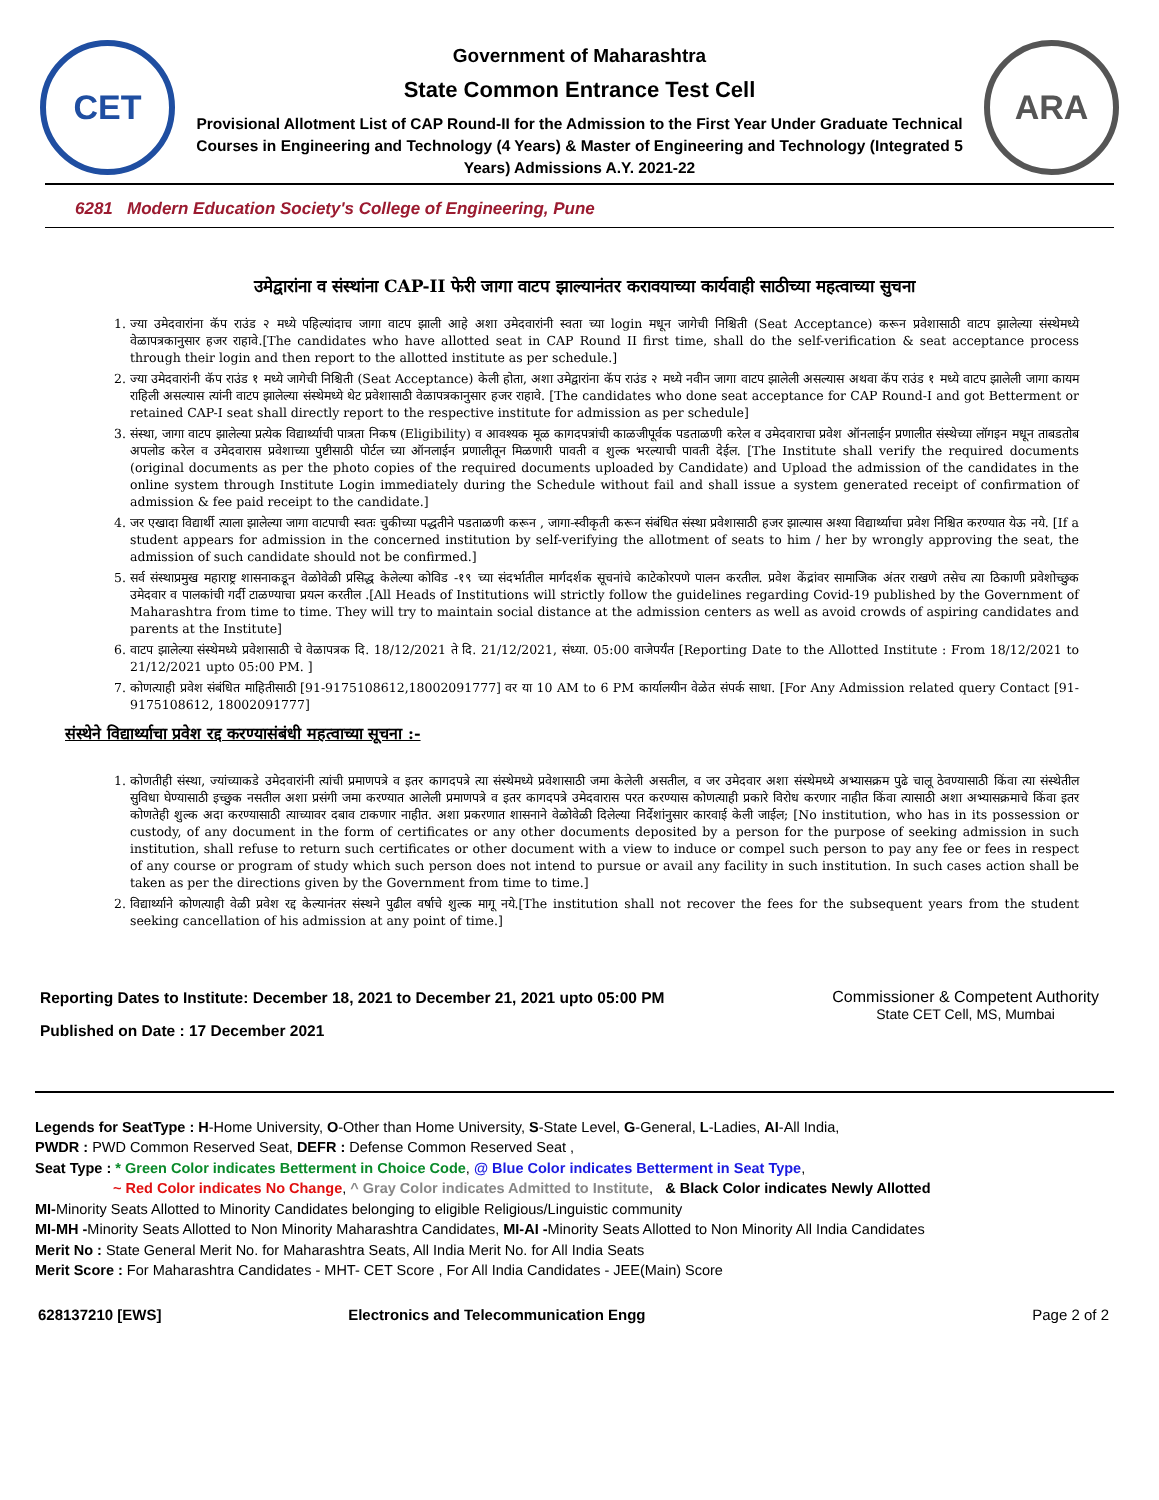CET
Government of Maharashtra
State Common Entrance Test Cell
Provisional Allotment List of CAP Round-II for the Admission to the First Year Under Graduate Technical Courses in Engineering and Technology (4 Years) & Master of Engineering and Technology (Integrated 5 Years) Admissions A.Y. 2021-22
ARA
6281 Modern Education Society's College of Engineering, Pune
उमेद्वारांना व संस्थांना CAP-II फेरी जागा वाटप झाल्यानंतर करावयाच्या कार्यवाही साठीच्या महत्वाच्या सुचना
1. ज्या उमेदवारांना कॅप राउंड २ मध्ये पहिल्यांदाच जागा वाटप झाली आहे अशा उमेदवारांनी स्वता च्या login मधून जागेची निश्चिती (Seat Acceptance) करून प्रवेशासाठी वाटप झालेल्या संस्थेमध्ये वेळापत्रकानुसार हजर राहावे.[The candidates who have allotted seat in CAP Round II first time, shall do the self-verification & seat acceptance process through their login and then report to the allotted institute as per schedule.]
2. ज्या उमेदवारांनी कॅप राउंड १ मध्ये जागेची निश्चिती (Seat Acceptance) केली होता, अशा उमेद्वारांना कॅप राउंड २ मध्ये नवीन जागा वाटप झालेली असल्यास अथवा कॅप राउंड १ मध्ये वाटप झालेली जागा कायम राहिली असल्यास त्यांनी वाटप झालेल्या संस्थेमध्ये थेट प्रवेशासाठी वेळापत्रकानुसार हजर राहावे. [The candidates who done seat acceptance for CAP Round-I and got Betterment or retained CAP-I seat shall directly report to the respective institute for admission as per schedule]
3. संस्था, जागा वाटप झालेल्या प्रत्येक विद्यार्थ्याची पात्रता निकष (Eligibility) व आवश्यक मूळ कागदपत्रांची काळजीपूर्वक पडताळणी करेल व उमेदवाराचा प्रवेश ऑनलाईन प्रणालीत संस्थेच्या लॉगइन मधून ताबडतोब अपलोड करेल व उमेदवारास प्रवेशाच्या पुष्टीसाठी पोर्टल च्या ऑनलाईन प्रणालीतून मिळणारी पावती व शुल्क भरल्याची पावती देईल. [The Institute shall verify the required documents (original documents as per the photo copies of the required documents uploaded by Candidate) and Upload the admission of the candidates in the online system through Institute Login immediately during the Schedule without fail and shall issue a system generated receipt of confirmation of admission & fee paid receipt to the candidate.]
4. जर एखादा विद्यार्थी त्याला झालेल्या जागा वाटपाची स्वतः चुकीच्या पद्धतीने पडताळणी करून , जागा-स्वीकृती करून संबंधित संस्था प्रवेशासाठी हजर झाल्यास अश्या विद्यार्थ्याचा प्रवेश निश्चित करण्यात येऊ नये. [If a student appears for admission in the concerned institution by self-verifying the allotment of seats to him / her by wrongly approving the seat, the admission of such candidate should not be confirmed.]
5. सर्व संस्थाप्रमुख महाराष्ट्र शासनाकडून वेळोवेळी प्रसिद्ध केलेल्या कोविड -१९ च्या संदर्भातील मार्गदर्शक सूचनांचे काटेकोरपणे पालन करतील. प्रवेश केंद्रांवर सामाजिक अंतर राखणे तसेच त्या ठिकाणी प्रवेशोच्छुक उमेदवार व पालकांची गर्दी टाळण्याचा प्रयत्न करतील .[All Heads of Institutions will strictly follow the guidelines regarding Covid-19 published by the Government of Maharashtra from time to time. They will try to maintain social distance at the admission centers as well as avoid crowds of aspiring candidates and parents at the Institute]
6. वाटप झालेल्या संस्थेमध्ये प्रवेशासाठी चे वेळापत्रक दि. 18/12/2021 ते दि. 21/12/2021, संध्या. 05:00 वाजेपर्यंत [Reporting Date to the Allotted Institute : From 18/12/2021 to 21/12/2021 upto 05:00 PM. ]
7. कोणत्याही प्रवेश संबंधित माहितीसाठी [91-9175108612,18002091777] वर या 10 AM to 6 PM कार्यालयीन वेळेत संपर्क साधा. [For Any Admission related query Contact [91-9175108612, 18002091777]
संस्थेने विद्यार्थ्याचा प्रवेश रद्द करण्यासंबंधी महत्वाच्या सूचना :-
1. कोणतीही संस्था, ज्यांच्याकडे उमेदवारांनी त्यांची प्रमाणपत्रे व इतर कागदपत्रे त्या संस्थेमध्ये प्रवेशासाठी जमा केलेली असतील, व जर उमेदवार अशा संस्थेमध्ये अभ्यासक्रम पुढे चालू ठेवण्यासाठी किंवा त्या संस्थेतील सुविधा घेण्यासाठी इच्छुक नसतील अशा प्रसंगी जमा करण्यात आलेली प्रमाणपत्रे व इतर कागदपत्रे उमेदवारास परत करण्यास कोणत्याही प्रकारे विरोध करणार नाहीत किंवा त्यासाठी अशा अभ्यासक्रमाचे किंवा इतर कोणतेही शुल्क अदा करण्यासाठी त्याच्यावर दबाव टाकणार नाहीत. अशा प्रकरणात शासनाने वेळोवेळी दिलेल्या निर्देशांनुसार कारवाई केली जाईल; [No institution, who has in its possession or custody, of any document in the form of certificates or any other documents deposited by a person for the purpose of seeking admission in such institution, shall refuse to return such certificates or other document with a view to induce or compel such person to pay any fee or fees in respect of any course or program of study which such person does not intend to pursue or avail any facility in such institution. In such cases action shall be taken as per the directions given by the Government from time to time.]
2. विद्यार्थ्याने कोणत्याही वेळी प्रवेश रद्द केल्यानंतर संस्थने पुढील वर्षाचे शुल्क मागू नये.[The institution shall not recover the fees for the subsequent years from the student seeking cancellation of his admission at any point of time.]
Reporting Dates to Institute: December 18, 2021 to December 21, 2021 upto 05:00 PM
Published on Date : 17 December 2021
Commissioner & Competent Authority
State CET Cell, MS, Mumbai
Legends for SeatType : H-Home University, O-Other than Home University, S-State Level, G-General, L-Ladies, AI-All India,
PWDR : PWD Common Reserved Seat, DEFR : Defense Common Reserved Seat ,
Seat Type : * Green Color indicates Betterment in Choice Code, @ Blue Color indicates Betterment in Seat Type,
~ Red Color indicates No Change, ^ Gray Color indicates Admitted to Institute, & Black Color indicates Newly Allotted
MI-Minority Seats Allotted to Minority Candidates belonging to eligible Religious/Linguistic community
MI-MH -Minority Seats Allotted to Non Minority Maharashtra Candidates, MI-AI -Minority Seats Allotted to Non Minority All India Candidates
Merit No : State General Merit No. for Maharashtra Seats, All India Merit No. for All India Seats
Merit Score : For Maharashtra Candidates - MHT- CET Score , For All India Candidates - JEE(Main) Score
628137210 [EWS] Electronics and Telecommunication Engg Page 2 of 2